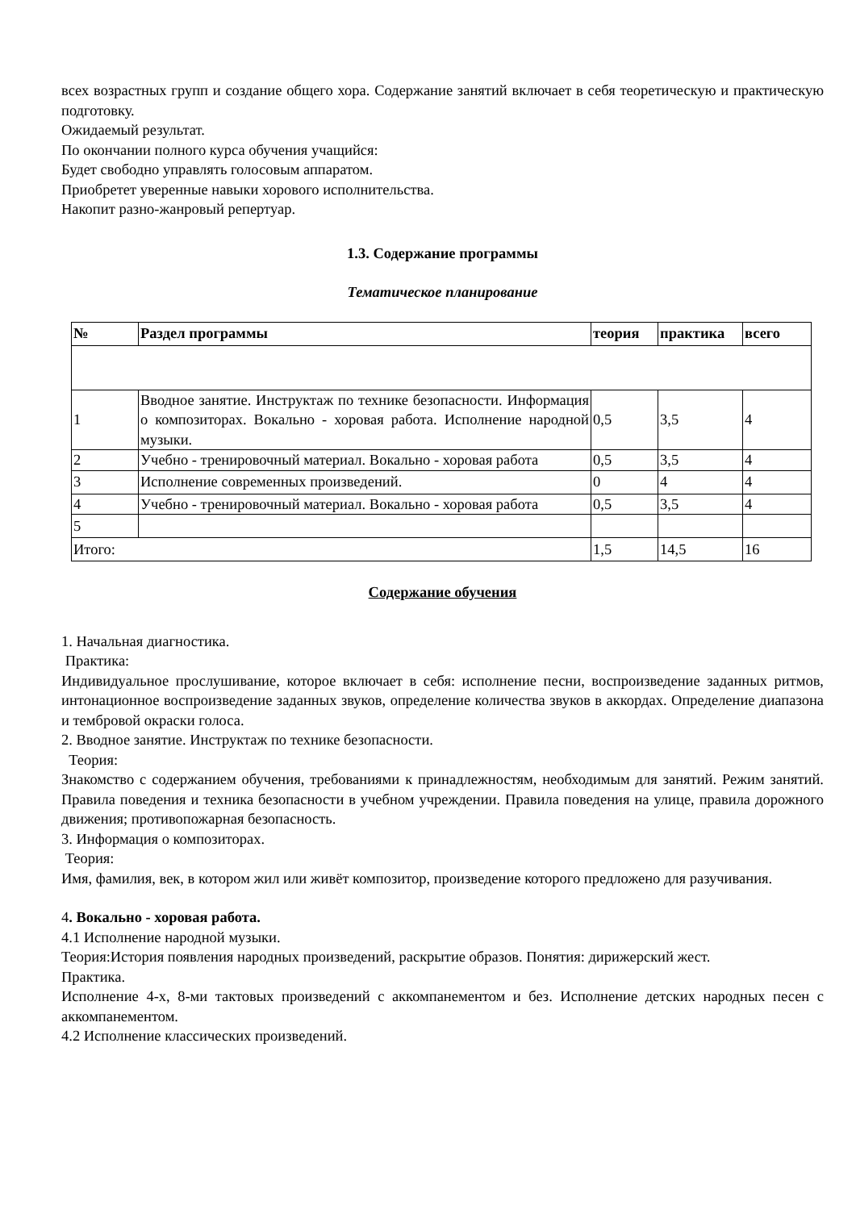всех возрастных групп и создание общего хора. Содержание занятий включает в себя теоретическую и практическую подготовку.
Ожидаемый результат.
По окончании полного курса обучения учащийся:
Будет свободно управлять голосовым аппаратом.
Приобретет уверенные навыки хорового исполнительства.
Накопит разно-жанровый репертуар.
1.3. Содержание программы
Тематическое планирование
| № | Раздел программы | теория | практика | всего |
| --- | --- | --- | --- | --- |
| 1 | Вводное занятие. Инструктаж по технике безопасности. Информация о композиторах. Вокально - хоровая работа. Исполнение народной музыки. | 0,5 | 3,5 | 4 |
| 2 | Учебно - тренировочный материал. Вокально - хоровая работа | 0,5 | 3,5 | 4 |
| 3 | Исполнение современных произведений. | 0 | 4 | 4 |
| 4 | Учебно - тренировочный материал. Вокально - хоровая работа | 0,5 | 3,5 | 4 |
| 5 | | | | |
| Итого: | | 1,5 | 14,5 | 16 |
Содержание обучения
1. Начальная диагностика.
Практика:
Индивидуальное прослушивание, которое включает в себя: исполнение песни, воспроизведение заданных ритмов, интонационное воспроизведение заданных звуков, определение количества звуков в аккордах. Определение диапазона и тембровой окраски голоса.
2. Вводное занятие. Инструктаж по технике безопасности.
Теория:
Знакомство с содержанием обучения, требованиями к принадлежностям, необходимым для занятий. Режим занятий. Правила поведения и техника безопасности в учебном учреждении. Правила поведения на улице, правила дорожного движения; противопожарная безопасность.
3. Информация о композиторах.
Теория:
Имя, фамилия, век, в котором жил или живёт композитор, произведение которого предложено для разучивания.
4. Вокально - хоровая работа.
4.1 Исполнение народной музыки.
Теория:История появления народных произведений, раскрытие образов. Понятия: дирижерский жест.
Практика.
Исполнение 4-х, 8-ми тактовых произведений с аккомпанементом и без. Исполнение детских народных песен с аккомпанементом.
4.2 Исполнение классических произведений.